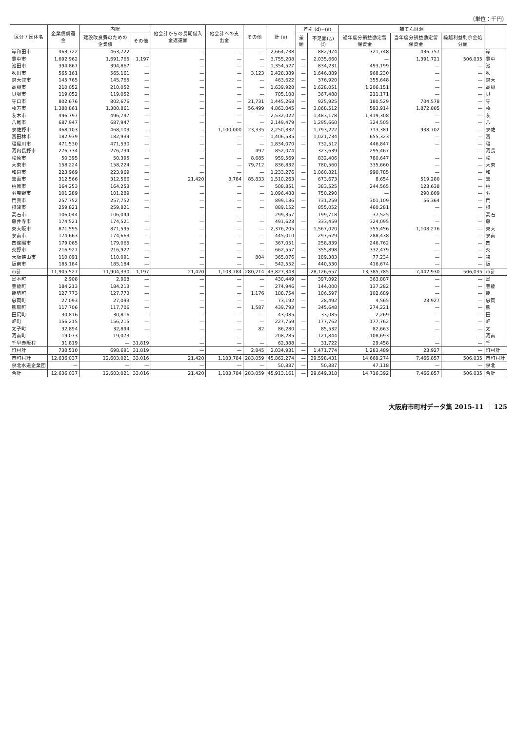（単位：千円）
| 区分 / 団体名 | 企業債償還金 | 内訳 | | 他会計からの長期借入金返還額 | 他会計への支出金 | その他 | 計 (e) | 差引 (d)−(e) | | 補てん財源 | | | |
| --- | --- | --- | --- | --- | --- | --- | --- | --- | --- | --- | --- | --- | --- |
| | | 建設改良費のための企業債 | その他 | | | | | 差額 | 不足額(△) (f) | 過年度分損益勘定留保資金 | 当年度分損益勘定留保資金 | 繰越利益剰余金処分額 | |
| 岸和田市 | 463,722 | 463,722 | — | — | — | — | 2,664,738 | — | 882,974 | 321,748 | 436,757 | — | 岸 |
| 豊中市 | 1,692,962 | 1,691,765 | 1,197 | — | — | — | 3,755,208 | — | 2,035,660 | — | 1,391,721 | 506,035 | 豊中 |
| 池田市 | 394,867 | 394,867 | — | — | — | — | 1,354,527 | — | 834,231 | 493,199 | — | — | 池 |
| 吹田市 | 565,161 | 565,161 | — | — | — | 3,123 | 2,428,389 | — | 1,646,889 | 968,230 | — | — | 吹 |
| 泉大津市 | 145,765 | 145,765 | — | — | — | — | 463,622 | — | 376,920 | 355,648 | — | — | 泉大 |
| 高槻市 | 210,052 | 210,052 | — | — | — | — | 1,639,928 | — | 1,628,051 | 1,206,151 | — | — | 高槻 |
| 貝塚市 | 119,052 | 119,052 | — | — | — | — | 705,108 | — | 367,488 | 211,171 | — | — | 貝 |
| 守口市 | 802,676 | 802,676 | — | — | — | 21,731 | 1,445,268 | — | 925,925 | 180,529 | 704,578 | — | 守 |
| 枚方市 | 1,380,861 | 1,380,861 | — | — | — | 56,499 | 4,863,045 | — | 3,068,512 | 593,914 | 1,872,805 | — | 枚 |
| 茨木市 | 496,797 | 496,797 | — | — | — | — | 2,532,022 | — | 1,483,178 | 1,419,308 | — | — | 茨 |
| 八尾市 | 687,947 | 687,947 | — | — | — | — | 2,149,479 | — | 1,295,660 | 324,505 | — | — | 八 |
| 泉佐野市 | 468,103 | 468,103 | — | — | 1,100,000 | 23,335 | 2,250,332 | — | 1,793,222 | 713,381 | 938,702 | — | 泉佐 |
| 富田林市 | 182,939 | 182,939 | — | — | — | — | 1,406,535 | — | 1,021,734 | 655,323 | — | — | 富 |
| 寝屋川市 | 471,530 | 471,530 | — | — | — | — | 1,834,070 | — | 732,512 | 446,847 | — | — | 寝 |
| 河内長野市 | 276,734 | 276,734 | — | — | — | 492 | 852,074 | — | 323,639 | 295,467 | — | — | 河長 |
| 松原市 | 50,395 | 50,395 | — | — | — | 8,685 | 959,569 | — | 832,406 | 780,647 | — | — | 松 |
| 大東市 | 158,224 | 158,224 | — | — | — | 79,712 | 836,832 | — | 780,560 | 335,660 | — | — | 大東 |
| 和泉市 | 223,969 | 223,969 | — | — | — | — | 1,233,276 | — | 1,060,821 | 990,785 | — | — | 和 |
| 箕面市 | 312,566 | 312,566 | — | 21,420 | 3,784 | 85,833 | 1,510,263 | — | 673,673 | 8,654 | 519,280 | — | 箕 |
| 柏原市 | 164,253 | 164,253 | — | — | — | — | 508,851 | — | 383,525 | 244,565 | 123,638 | — | 柏 |
| 羽曳野市 | 101,289 | 101,289 | — | — | — | — | 1,096,488 | — | 750,290 | — | 290,809 | — | 羽 |
| 門真市 | 257,752 | 257,752 | — | — | — | — | 899,136 | — | 731,259 | 301,109 | 56,364 | — | 門 |
| 摂津市 | 259,821 | 259,821 | — | — | — | — | 889,152 | — | 855,052 | 460,281 | — | — | 摂 |
| 高石市 | 106,044 | 106,044 | — | — | — | — | 299,357 | — | 199,718 | 37,525 | — | — | 高石 |
| 藤井寺市 | 174,521 | 174,521 | — | — | — | — | 491,623 | — | 333,459 | 324,095 | — | — | 藤 |
| 東大阪市 | 871,595 | 871,595 | — | — | — | — | 2,376,205 | — | 1,567,020 | 355,456 | 1,108,276 | — | 東大 |
| 泉南市 | 174,663 | 174,663 | — | — | — | — | 445,010 | — | 297,629 | 288,438 | — | — | 泉南 |
| 四條畷市 | 179,065 | 179,065 | — | — | — | — | 367,051 | — | 258,839 | 246,762 | — | — | 四 |
| 交野市 | 216,927 | 216,927 | — | — | — | — | 662,557 | — | 355,898 | 332,479 | — | — | 交 |
| 大阪狭山市 | 110,091 | 110,091 | — | — | — | 804 | 365,076 | — | 189,383 | 77,234 | — | — | 狭 |
| 阪南市 | 185,184 | 185,184 | — | — | — | — | 542,552 | — | 440,530 | 416,674 | — | — | 阪 |
| 市計 | 11,905,527 | 11,904,330 | 1,197 | 21,420 | 1,103,784 | 280,214 | 43,827,343 | — | 28,126,657 | 13,385,785 | 7,442,930 | 506,035 | 市計 |
| 島本町 | 2,908 | 2,908 | — | — | — | — | 430,449 | — | 397,092 | 363,887 | — | — | 島 |
| 豊能町 | 184,213 | 184,213 | — | — | — | — | 274,946 | — | 144,000 | 137,282 | — | — | 豊能 |
| 能勢町 | 127,773 | 127,773 | — | — | — | 1,176 | 188,754 | — | 106,597 | 102,689 | — | — | 能 |
| 忠岡町 | 27,093 | 27,093 | — | — | — | — | 73,192 | — | 28,492 | 4,565 | 23,927 | — | 忠岡 |
| 熊取町 | 117,706 | 117,706 | — | — | — | 1,587 | 439,793 | — | 345,648 | 274,221 | — | — | 熊 |
| 田尻町 | 30,816 | 30,816 | — | — | — | — | 43,085 | — | 33,085 | 2,269 | — | — | 田 |
| 岬町 | 156,215 | 156,215 | — | — | — | — | 227,759 | — | 177,762 | 177,762 | — | — | 岬 |
| 太子町 | 32,894 | 32,894 | — | — | — | 82 | 86,280 | — | 85,532 | 82,663 | — | — | 太 |
| 河南町 | 19,073 | 19,073 | — | — | — | — | 208,285 | — | 121,844 | 108,693 | — | — | 河南 |
| 千早赤阪村 | 31,819 | — | 31,819 | — | — | — | 62,388 | — | 31,722 | 29,458 | — | — | 千 |
| 町村計 | 730,510 | 698,691 | 31,819 | — | — | 2,845 | 2,034,931 | — | 1,471,774 | 1,283,489 | 23,927 | — | 町村計 |
| 市町村計 | 12,636,037 | 12,603,021 | 33,016 | 21,420 | 1,103,784 | 283,059 | 45,862,274 | — | 29,598,431 | 14,669,274 | 7,466,857 | 506,035 | 市町村計 |
| 泉北水道企業団 | — | — | — | — | — | — | 50,887 | — | 50,887 | 47,118 | — | — | 泉北 |
| 合計 | 12,636,037 | 12,603,021 | 33,016 | 21,420 | 1,103,784 | 283,059 | 45,913,161 | — | 29,649,318 | 14,716,392 | 7,466,857 | 506,035 | 合計 |
大阪府市町村データ集 2015-11 125